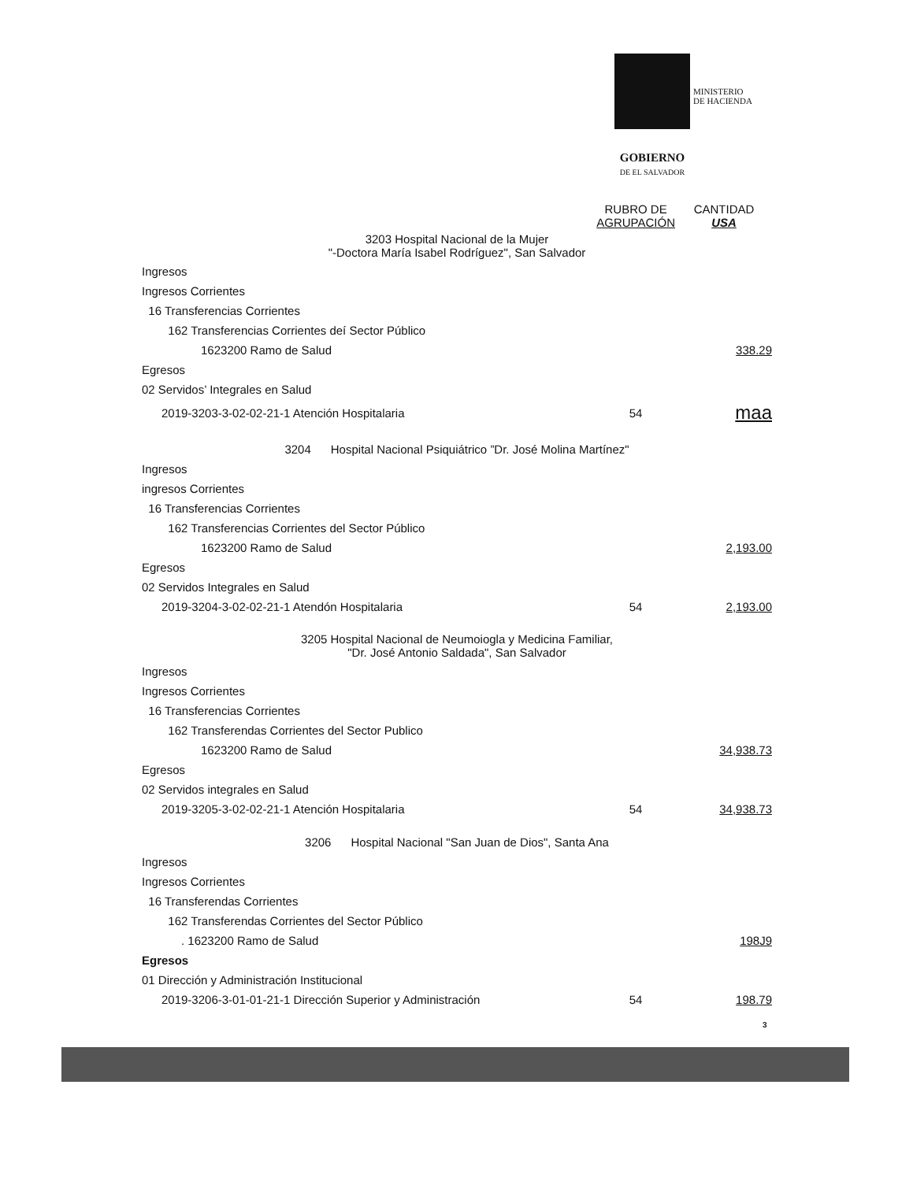MINISTERIO
DE HACIENDA
GOBIERNO
DE EL SALVADOR
| | RUBRO DE AGRUPACIÓN | CANTIDAD USA |
| 3203 Hospital Nacional de la Mujer "-Doctora María Isabel Rodríguez", San Salvador | | |
| Ingresos | | |
| Ingresos Corrientes | | |
| 16 Transferencias Corrientes | | |
| 162 Transferencias Corrientes deí Sector Público | | |
| 1623200 Ramo de Salud | | 338.29 |
| Egresos | | |
| 02 Servidos’ Integrales en Salud | | |
| 2019-3203-3-02-02-21-1 Atención Hospitalaria | 54 | maa |
| 3204 Hospital Nacional Psiquiátrico ”Dr. José Molina Martínez" | | |
| Ingresos | | |
| ingresos Corrientes | | |
| 16 Transferencias Corrientes | | |
| 162 Transferencias Corrientes del Sector Público | | |
| 1623200 Ramo de Salud | | 2,193.00 |
| Egresos | | |
| 02 Servidos Integrales en Salud | | |
| 2019-3204-3-02-02-21-1 Atendón Hospitalaria | 54 | 2,193.00 |
| 3205 Hospital Nacional de Neumoiogla y Medicina Familiar, "Dr. José Antonio Saldada", San Salvador | | |
| Ingresos | | |
| Ingresos Corrientes | | |
| 16 Transferencias Corrientes | | |
| 162 Transferendas Corrientes del Sector Publico | | |
| 1623200 Ramo de Salud | | 34,938.73 |
| Egresos | | |
| 02 Servidos integrales en Salud | | |
| 2019-3205-3-02-02-21-1 Atención Hospitalaria | 54 | 34,938.73 |
| 3206 Hospital Nacional "San Juan de Dios", Santa Ana | | |
| Ingresos | | |
| Ingresos Corrientes | | |
| 16 Transferendas Corrientes | | |
| 162 Transferendas Corrientes del Sector Público | | |
| . 1623200 Ramo de Salud | | 198J9 |
| Egresos | | |
| 01 Dirección y Administración Institucional | | |
| 2019-3206-3-01-01-21-1 Dirección Superior y Administración | 54 | 198.79 |
3